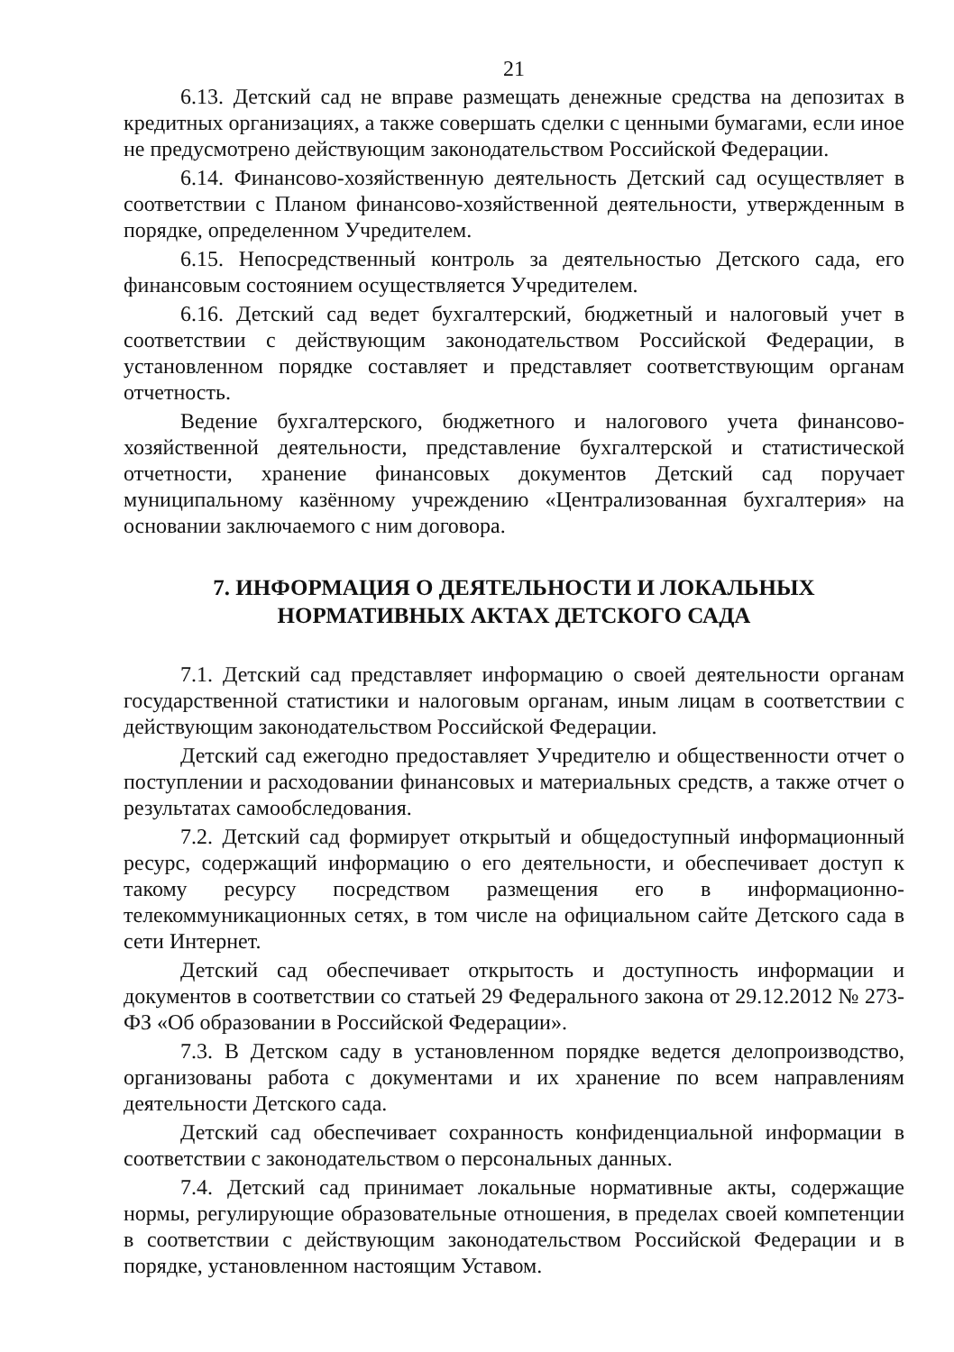21
6.13. Детский сад не вправе размещать денежные средства на депозитах в кредитных организациях, а также совершать сделки с ценными бумагами, если иное не предусмотрено действующим законодательством Российской Федерации.
6.14. Финансово-хозяйственную деятельность Детский сад осуществляет в соответствии с Планом финансово-хозяйственной деятельности, утвержденным в порядке, определенном Учредителем.
6.15. Непосредственный контроль за деятельностью Детского сада, его финансовым состоянием осуществляется Учредителем.
6.16. Детский сад ведет бухгалтерский, бюджетный и налоговый учет в соответствии с действующим законодательством Российской Федерации, в установленном порядке составляет и представляет соответствующим органам отчетность.
Ведение бухгалтерского, бюджетного и налогового учета финансово-хозяйственной деятельности, представление бухгалтерской и статистической отчетности, хранение финансовых документов Детский сад поручает муниципальному казённому учреждению «Централизованная бухгалтерия» на основании заключаемого с ним договора.
7. ИНФОРМАЦИЯ О ДЕЯТЕЛЬНОСТИ И ЛОКАЛЬНЫХ
НОРМАТИВНЫХ АКТАХ ДЕТСКОГО САДА
7.1. Детский сад представляет информацию о своей деятельности органам государственной статистики и налоговым органам, иным лицам в соответствии с действующим законодательством Российской Федерации.
Детский сад ежегодно предоставляет Учредителю и общественности отчет о поступлении и расходовании финансовых и материальных средств, а также отчет о результатах самообследования.
7.2. Детский сад формирует открытый и общедоступный информационный ресурс, содержащий информацию о его деятельности, и обеспечивает доступ к такому ресурсу посредством размещения его в информационно-телекоммуникационных сетях, в том числе на официальном сайте Детского сада в сети Интернет.
Детский сад обеспечивает открытость и доступность информации и документов в соответствии со статьей 29 Федерального закона от 29.12.2012 № 273-ФЗ «Об образовании в Российской Федерации».
7.3. В Детском саду в установленном порядке ведется делопроизводство, организованы работа с документами и их хранение по всем направлениям деятельности Детского сада.
Детский сад обеспечивает сохранность конфиденциальной информации в соответствии с законодательством о персональных данных.
7.4. Детский сад принимает локальные нормативные акты, содержащие нормы, регулирующие образовательные отношения, в пределах своей компетенции в соответствии с действующим законодательством Российской Федерации и в порядке, установленном настоящим Уставом.